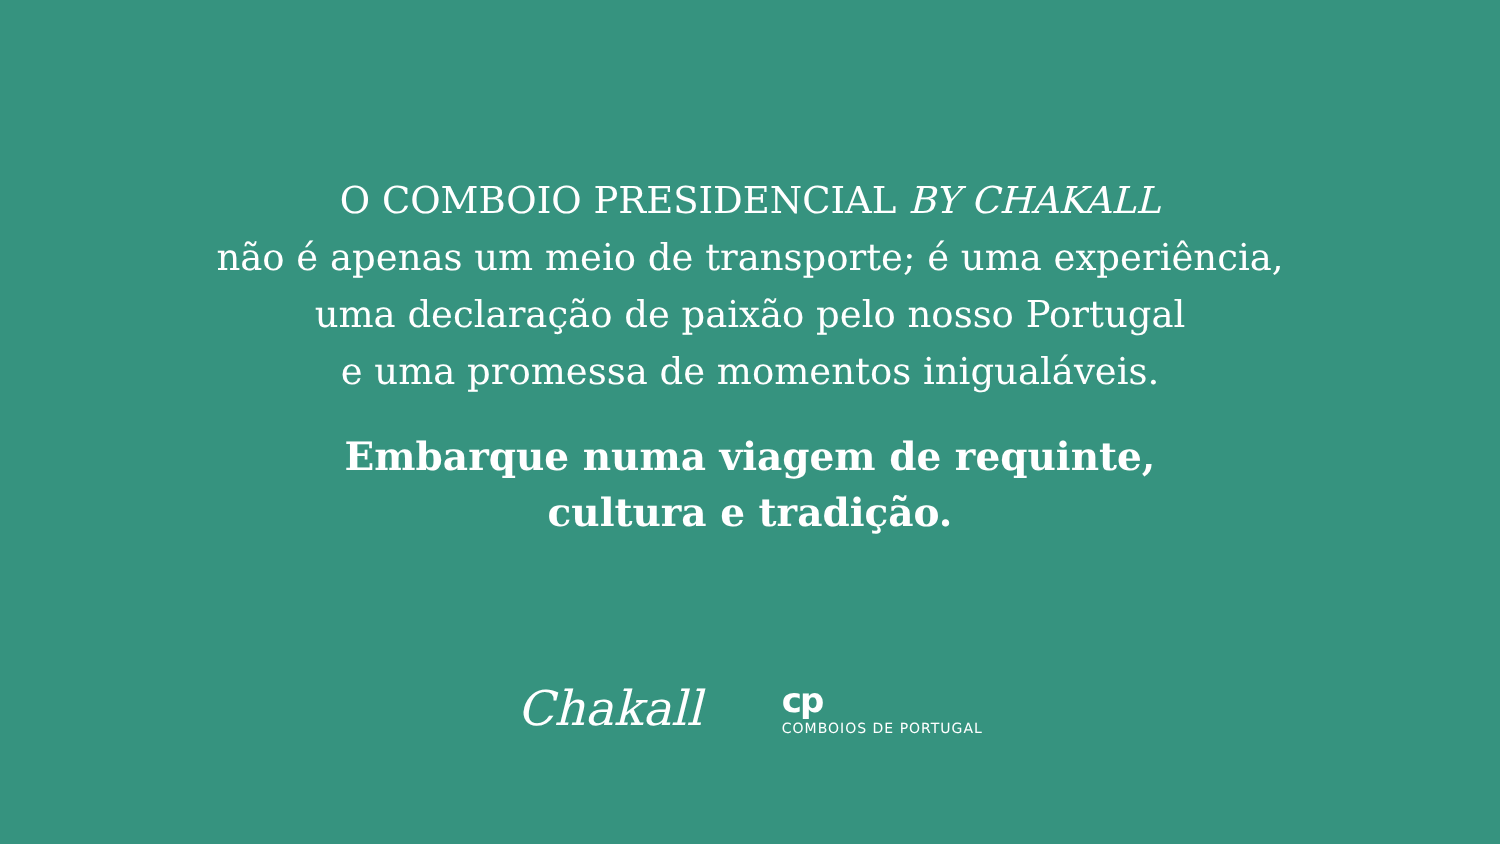O COMBOIO PRESIDENCIAL BY CHAKALL
não é apenas um meio de transporte; é uma experiência,
uma declaração de paixão pelo nosso Portugal
e uma promessa de momentos inigualáveis.
Embarque numa viagem de requinte,
cultura e tradição.
Chakall
cp
COMBOIOS DE PORTUGAL